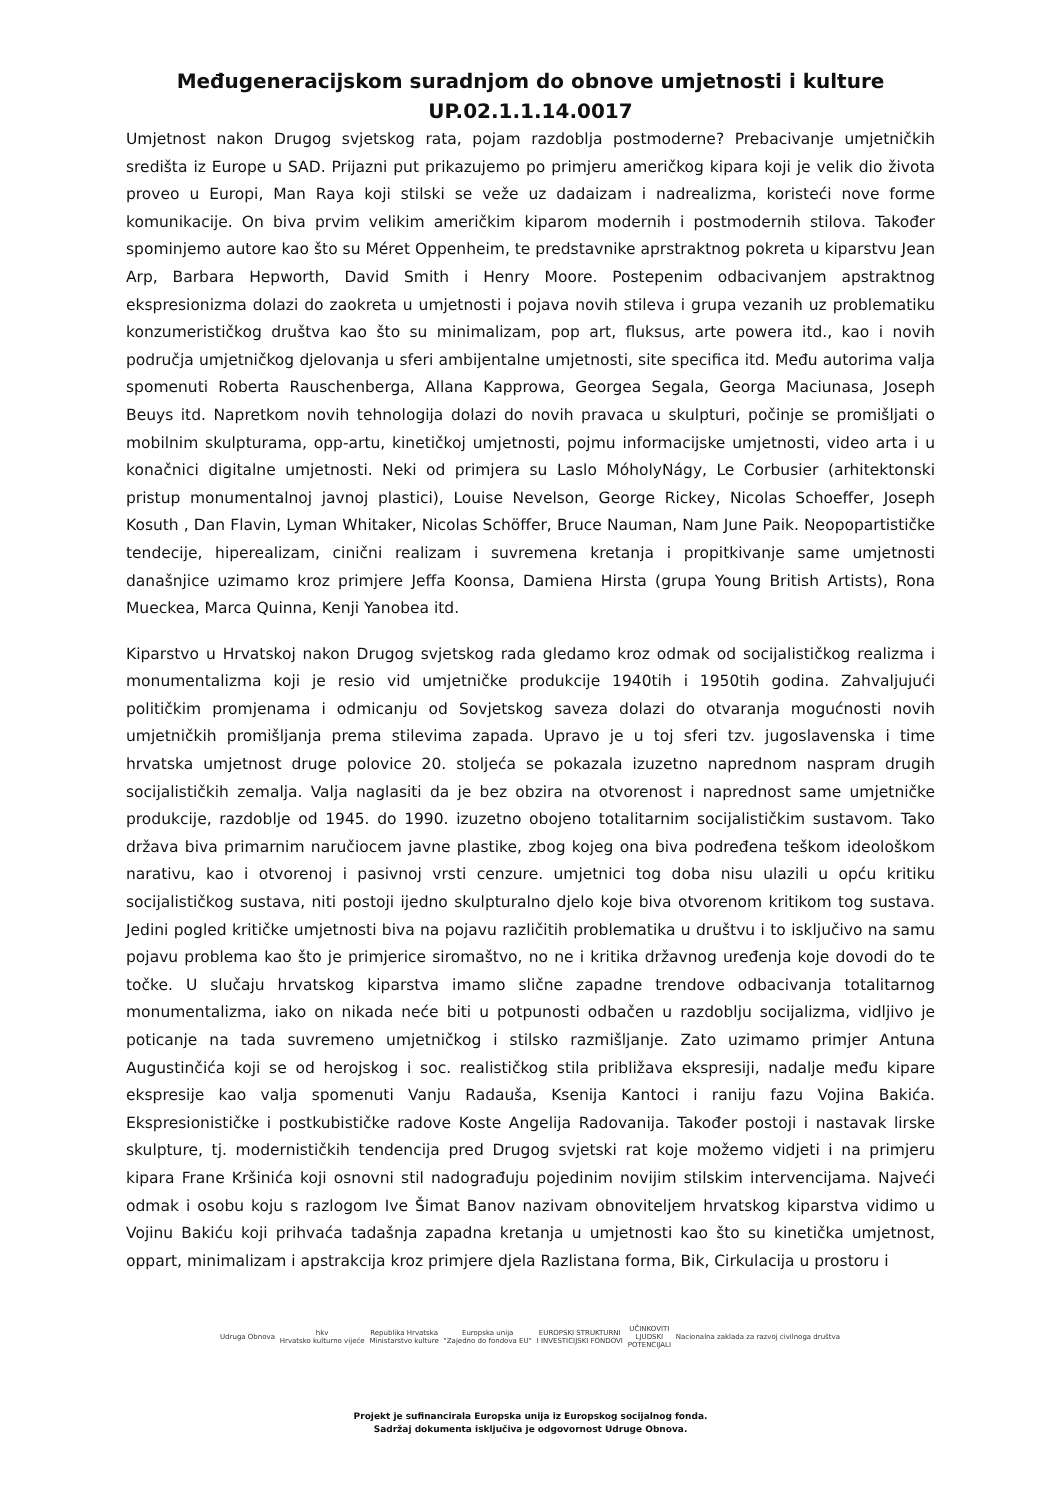Međugeneracijskom suradnjom do obnove umjetnosti i kulture
UP.02.1.1.14.0017
Umjetnost nakon Drugog svjetskog rata, pojam razdoblja postmoderne? Prebacivanje umjetničkih središta iz Europe u SAD. Prijazni put prikazujemo po primjeru američkog kipara koji je velik dio života proveo u Europi, Man Raya koji stilski se veže uz dadaizam i nadrealizma, koristeći nove forme komunikacije. On biva prvim velikim američkim kiparom modernih i postmodernih stilova. Također spominjemo autore kao što su Méret Oppenheim, te predstavnike aprstraktnog pokreta u kiparstvu Jean Arp, Barbara Hepworth, David Smith i Henry Moore. Postepenim odbacivanjem apstraktnog ekspresionizma dolazi do zaokreta u umjetnosti i pojava novih stileva i grupa vezanih uz problematiku konzumerističkog društva kao što su minimalizam, pop art, fluksus, arte powera itd., kao i novih područja umjetničkog djelovanja u sferi ambijentalne umjetnosti, site specifica itd. Među autorima valja spomenuti Roberta Rauschenberga, Allana Kapprowa, Georgea Segala, Georga Maciunasa, Joseph Beuys itd. Napretkom novih tehnologija dolazi do novih pravaca u skulpturi, počinje se promišljati o mobilnim skulpturama, opp-artu, kinetičkoj umjetnosti, pojmu informacijske umjetnosti, video arta i u konačnici digitalne umjetnosti. Neki od primjera su Laslo MóholyNágy, Le Corbusier (arhitektonski pristup monumentalnoj javnoj plastici), Louise Nevelson, George Rickey, Nicolas Schoeffer, Joseph Kosuth , Dan Flavin, Lyman Whitaker, Nicolas Schöffer, Bruce Nauman, Nam June Paik. Neopopartističke tendecije, hiperealizam, cinični realizam i suvremena kretanja i propitkivanje same umjetnosti današnjice uzimamo kroz primjere Jeffa Koonsa, Damiena Hirsta (grupa Young British Artists), Rona Mueckea, Marca Quinna, Kenji Yanobea itd.
Kiparstvo u Hrvatskoj nakon Drugog svjetskog rada gledamo kroz odmak od socijalističkog realizma i monumentalizma koji je resio vid umjetničke produkcije 1940tih i 1950tih godina. Zahvaljujući političkim promjenama i odmicanju od Sovjetskog saveza dolazi do otvaranja mogućnosti novih umjetničkih promišljanja prema stilevima zapada. Upravo je u toj sferi tzv. jugoslavenska i time hrvatska umjetnost druge polovice 20. stoljeća se pokazala izuzetno naprednom naspram drugih socijalističkih zemalja. Valja naglasiti da je bez obzira na otvorenost i naprednost same umjetničke produkcije, razdoblje od 1945. do 1990. izuzetno obojeno totalitarnim socijalističkim sustavom. Tako država biva primarnim naručiocem javne plastike, zbog kojeg ona biva podređena teškom ideološkom narativu, kao i otvorenoj i pasivnoj vrsti cenzure. umjetnici tog doba nisu ulazili u opću kritiku socijalističkog sustava, niti postoji ijedno skulpturalno djelo koje biva otvorenom kritikom tog sustava. Jedini pogled kritičke umjetnosti biva na pojavu različitih problematika u društvu i to isključivo na samu pojavu problema kao što je primjerice siromaštvo, no ne i kritika državnog uređenja koje dovodi do te točke. U slučaju hrvatskog kiparstva imamo slične zapadne trendove odbacivanja totalitarnog monumentalizma, iako on nikada neće biti u potpunosti odbačen u razdoblju socijalizma, vidljivo je poticanje na tada suvremeno umjetničkog i stilsko razmišljanje. Zato uzimamo primjer Antuna Augustinčića koji se od herojskog i soc. realističkog stila približava ekspresiji, nadalje među kipare ekspresije kao valja spomenuti Vanju Radauša, Ksenija Kantoci i raniju fazu Vojina Bakića. Ekspresionističke i postkubističke radove Koste Angelija Radovanija. Također postoji i nastavak lirske skulpture, tj. modernističkih tendencija pred Drugog svjetski rat koje možemo vidjeti i na primjeru kipara Frane Kršinića koji osnovni stil nadograđuju pojedinim novijim stilskim intervencijama. Najveći odmak i osobu koju s razlogom Ive Šimat Banov nazivam obnoviteljem hrvatskog kiparstva vidimo u Vojinu Bakiću koji prihvaća tadašnja zapadna kretanja u umjetnosti kao što su kinetička umjetnost, oppart, minimalizam i apstrakcija kroz primjere djela Razlistana forma, Bik, Cirkulacija u prostoru i
Udruga Obnova
hkv
Hrvatsko kulturno vijeće
Republika Hrvatska
Ministarstvo kulture
Europska unija
"Zajedno do fondova EU"
EUROPSKI STRUKTURNI
I INVESTICIJSKI FONDOVI
UČINKOVITI
LJUDSKI
POTENCIJALI
Nacionalna zaklada za razvoj civilnoga društva
Projekt je sufinancirala Europska unija iz Europskog socijalnog fonda.
Sadržaj dokumenta isključiva je odgovornost Udruge Obnova.